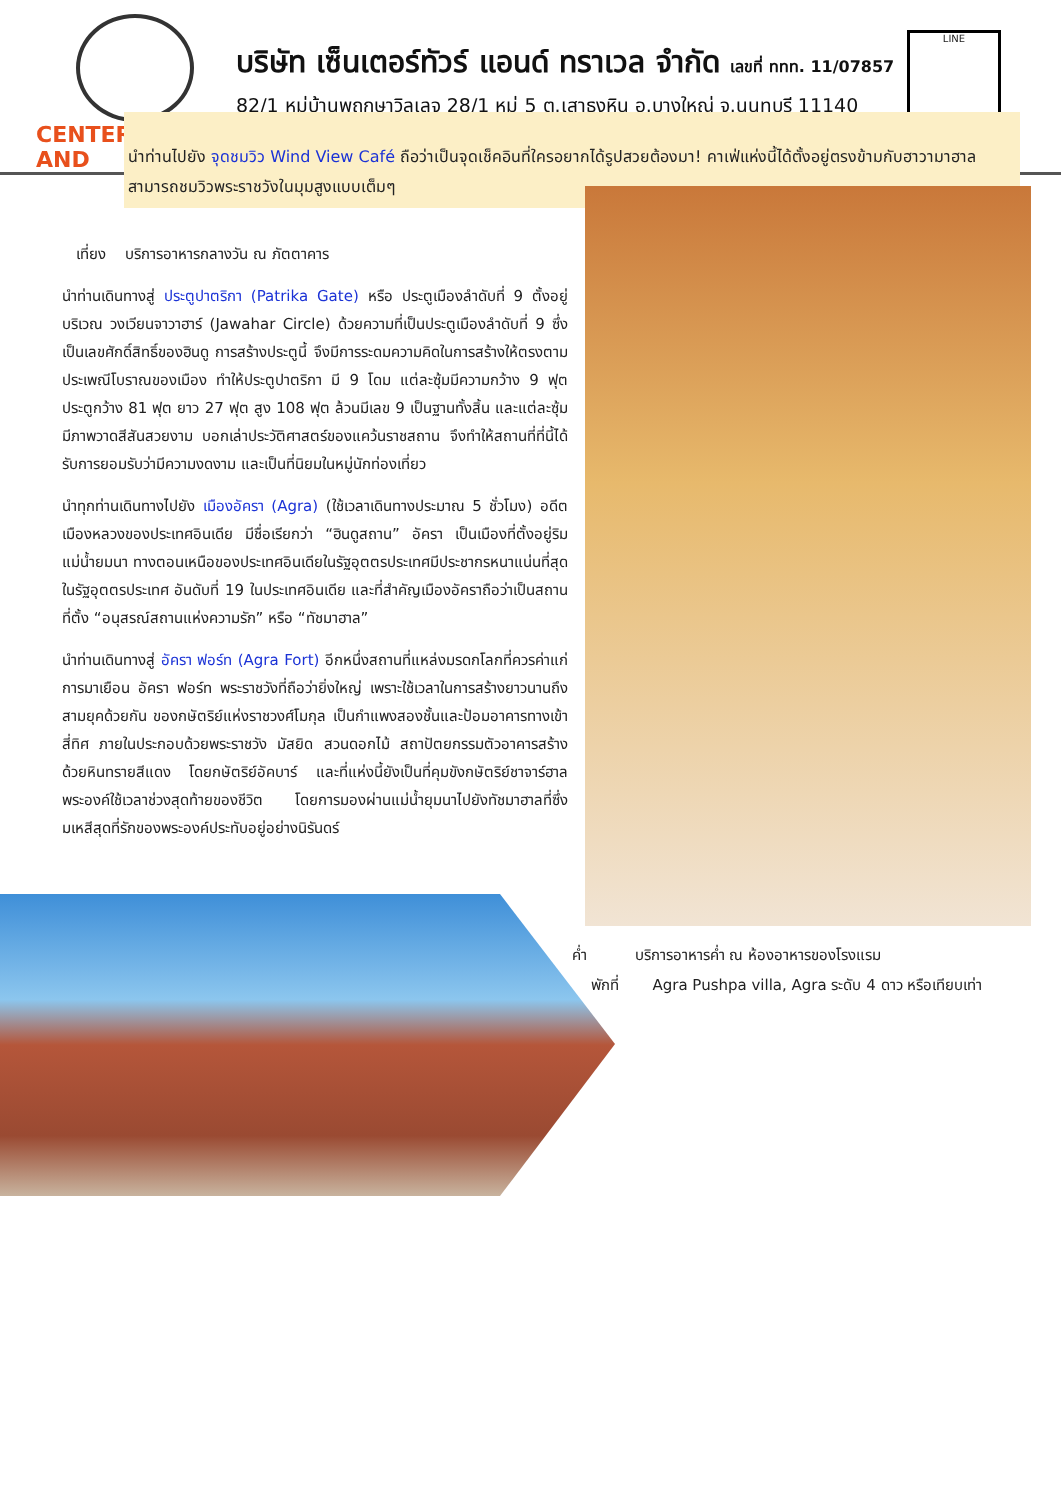CENTER
AND
บริษัท เซ็นเตอร์ทัวร์ แอนด์ ทราเวล จำกัด เลขที่ ททท. 11/07857
82/1 หมู่บ้านพฤกษาวิลเลจ 28/1 หมู่ 5 ต.เสาธงหิน อ.บางใหญ่ จ.นนทบุรี 11140
LINE
นำท่านไปยัง จุดชมวิว Wind View Café ถือว่าเป็นจุดเช็คอินที่ใครอยากได้รูปสวยต้องมา! คาเฟ่แห่งนี้ได้ตั้งอยู่ตรงข้ามกับฮาวามาฮาล สามารถชมวิวพระราชวังในมุมสูงแบบเต็มๆ
เที่ยง บริการอาหารกลางวัน ณ ภัตตาคาร
นำท่านเดินทางสู่ ประตูปาตริกา (Patrika Gate) หรือ ประตูเมืองลำดับที่ 9 ตั้งอยู่บริเวณ วงเวียนจาวาฮาร์ (Jawahar Circle) ด้วยความที่เป็นประตูเมืองลำดับที่ 9 ซึ่งเป็นเลขศักดิ์สิทธิ์ของฮินดู การสร้างประตูนี้ จึงมีการระดมความคิดในการสร้างให้ตรงตามประเพณีโบราณของเมือง ทำให้ประตูปาตริกา มี 9 โดม แต่ละซุ้มมีความกว้าง 9 ฟุต ประตูกว้าง 81 ฟุต ยาว 27 ฟุต สูง 108 ฟุต ล้วนมีเลข 9 เป็นฐานทั้งสิ้น และแต่ละซุ้มมีภาพวาดสีสันสวยงาม บอกเล่าประวัติศาสตร์ของแคว้นราชสถาน จึงทำให้สถานที่ที่นี้ได้รับการยอมรับว่ามีความงดงาม และเป็นที่นิยมในหมู่นักท่องเที่ยว
นำทุกท่านเดินทางไปยัง เมืองอัครา (Agra) (ใช้เวลาเดินทางประมาณ 5 ชั่วโมง) อดีตเมืองหลวงของประเทศอินเดีย มีชื่อเรียกว่า “ฮินดูสถาน” อัครา เป็นเมืองที่ตั้งอยู่ริมแม่น้ำยมนา ทางตอนเหนือของประเทศอินเดียในรัฐอุตตรประเทศมีประชากรหนาแน่นที่สุดในรัฐอุตตรประเทศ อันดับที่ 19 ในประเทศอินเดีย และที่สำคัญเมืองอัคราถือว่าเป็นสถานที่ตั้ง “อนุสรณ์สถานแห่งความรัก” หรือ “ทัชมาฮาล”
นำท่านเดินทางสู่ อัครา ฟอร์ท (Agra Fort) อีกหนึ่งสถานที่แหล่งมรดกโลกที่ควรค่าแก่การมาเยือน อัครา ฟอร์ท พระราชวังที่ถือว่ายิ่งใหญ่ เพราะใช้เวลาในการสร้างยาวนานถึงสามยุคด้วยกัน ของกษัตริย์แห่งราชวงศ์โมกุล เป็นกำแพงสองชั้นและป้อมอาคารทางเข้าสี่ทิศ ภายในประกอบด้วยพระราชวัง มัสยิด สวนดอกไม้ สถาปัตยกรรมตัวอาคารสร้างด้วยหินทรายสีแดง โดยกษัตริย์อัคบาร์ และที่แห่งนี้ยังเป็นที่คุมขังกษัตริย์ชาจาร์ฮาล พระองค์ใช้เวลาช่วงสุดท้ายของชีวิต โดยการมองผ่านแม่น้ำยุมนาไปยังทัชมาฮาลที่ซึ่งมเหสีสุดที่รักของพระองค์ประทับอยู่อย่างนิรันดร์
ค่ำ บริการอาหารค่ำ ณ ห้องอาหารของโรงแรม
พักที่ Agra Pushpa villa, Agra ระดับ 4 ดาว หรือเทียบเท่า